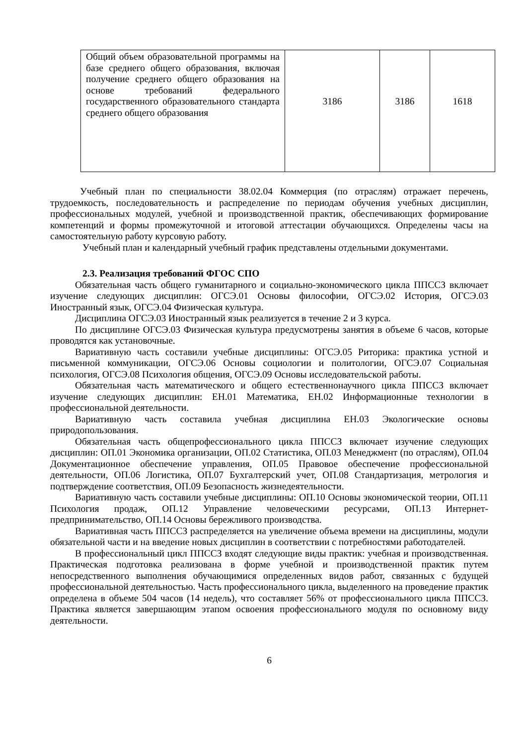| Общий объем образовательной программы на базе среднего общего образования, включая получение среднего общего образования на основе требований федерального государственного образовательного стандарта среднего общего образования | 3186 | 3186 | 1618 |
Учебный план по специальности 38.02.04 Коммерция (по отраслям) отражает перечень, трудоемкость, последовательность и распределение по периодам обучения учебных дисциплин, профессиональных модулей, учебной и производственной практик, обеспечивающих формирование компетенций и формы промежуточной и итоговой аттестации обучающихся. Определены часы на самостоятельную работу курсовую работу.
Учебный план и календарный учебный график представлены отдельными документами.
2.3. Реализация требований ФГОС СПО
Обязательная часть общего гуманитарного и социально-экономического цикла ППССЗ включает изучение следующих дисциплин: ОГСЭ.01 Основы философии, ОГСЭ.02 История, ОГСЭ.03 Иностранный язык, ОГСЭ.04 Физическая культура.
Дисциплина ОГСЭ.03 Иностранный язык реализуется в течение 2 и 3 курса.
По дисциплине ОГСЭ.03 Физическая культура предусмотрены занятия в объеме 6 часов, которые проводятся как установочные.
Вариативную часть составили учебные дисциплины: ОГСЭ.05 Риторика: практика устной и письменной коммуникации, ОГСЭ.06 Основы социологии и политологии, ОГСЭ.07 Социальная психология, ОГСЭ.08 Психология общения, ОГСЭ.09 Основы исследовательской работы.
Обязательная часть математического и общего естественнонаучного цикла ППССЗ включает изучение следующих дисциплин: ЕН.01 Математика, ЕН.02 Информационные технологии в профессиональной деятельности.
Вариативную часть составила учебная дисциплина ЕН.03 Экологические основы природопользования.
Обязательная часть общепрофессионального цикла ППССЗ включает изучение следующих дисциплин: ОП.01 Экономика организации, ОП.02 Статистика, ОП.03 Менеджмент (по отраслям), ОП.04 Документационное обеспечение управления, ОП.05 Правовое обеспечение профессиональной деятельности, ОП.06 Логистика, ОП.07 Бухгалтерский учет, ОП.08 Стандартизация, метрология и подтверждение соответствия, ОП.09 Безопасность жизнедеятельности.
Вариативную часть составили учебные дисциплины: ОП.10 Основы экономической теории, ОП.11 Психология продаж, ОП.12 Управление человеческими ресурсами, ОП.13 Интернет-предпринимательство, ОП.14 Основы бережливого производства.
Вариативная часть ППССЗ распределяется на увеличение объема времени на дисциплины, модули обязательной части и на введение новых дисциплин в соответствии с потребностями работодателей.
В профессиональный цикл ППССЗ входят следующие виды практик: учебная и производственная. Практическая подготовка реализована в форме учебной и производственной практик путем непосредственного выполнения обучающимися определенных видов работ, связанных с будущей профессиональной деятельностью. Часть профессионального цикла, выделенного на проведение практик определена в объеме 504 часов (14 недель), что составляет 56% от профессионального цикла ППССЗ. Практика является завершающим этапом освоения профессионального модуля по основному виду деятельности.
6